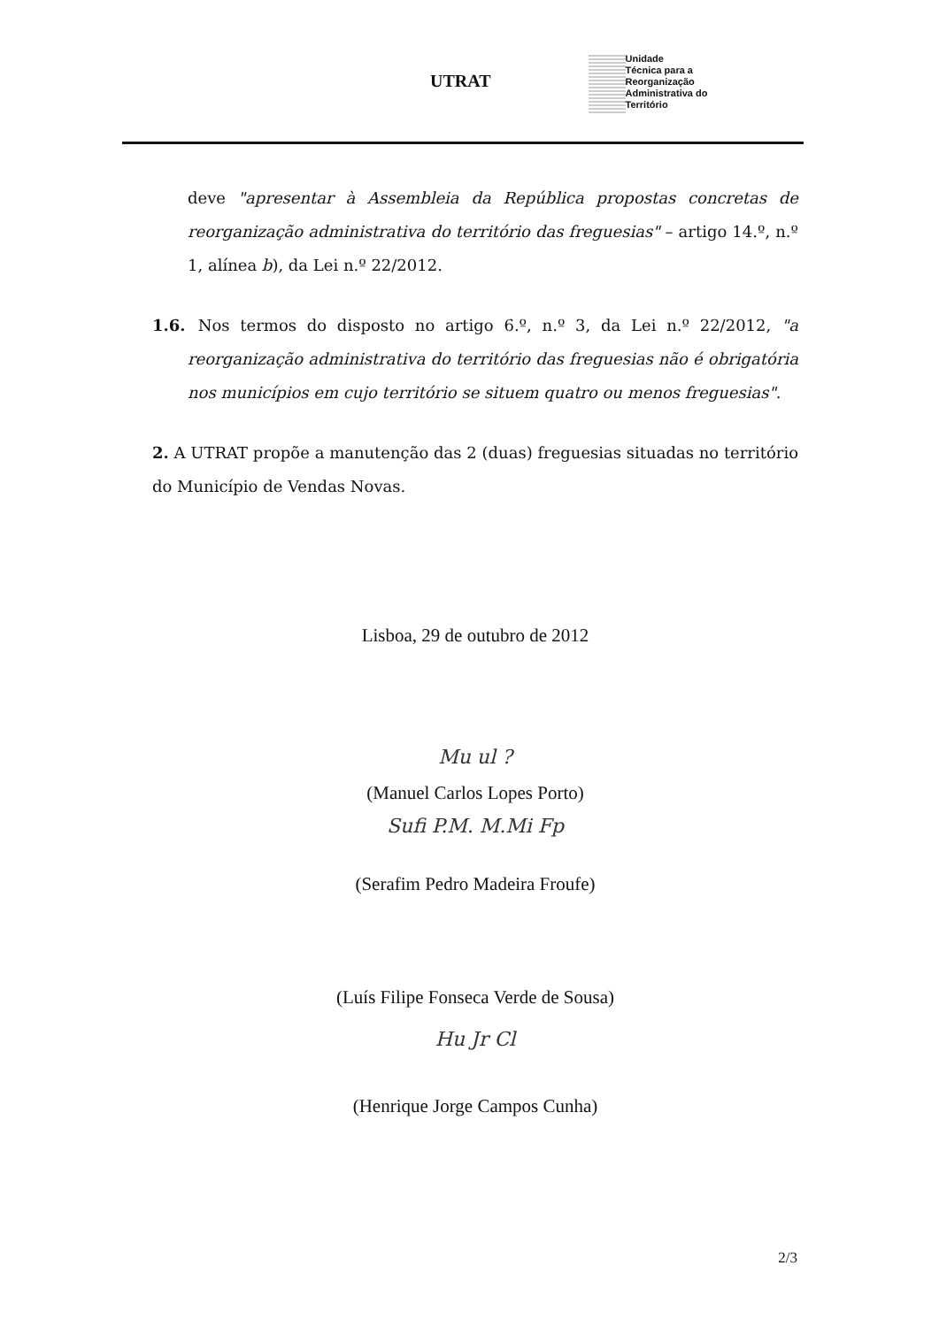UTRAT
Unidade
Técnica para a
Reorganização
Administrativa do
Território
deve "apresentar à Assembleia da República propostas concretas de reorganização administrativa do território das freguesias" – artigo 14.º, n.º 1, alínea b), da Lei n.º 22/2012.
1.6. Nos termos do disposto no artigo 6.º, n.º 3, da Lei n.º 22/2012, "a reorganização administrativa do território das freguesias não é obrigatória nos municípios em cujo território se situem quatro ou menos freguesias".
2. A UTRAT propõe a manutenção das 2 (duas) freguesias situadas no território do Município de Vendas Novas.
Lisboa, 29 de outubro de 2012
Mu ul ?
(Manuel Carlos Lopes Porto)
Sufi P.M. M.Mi Fp
(Serafim Pedro Madeira Froufe)
(Luís Filipe Fonseca Verde de Sousa)
Hu Jr Cl
(Henrique Jorge Campos Cunha)
2/3